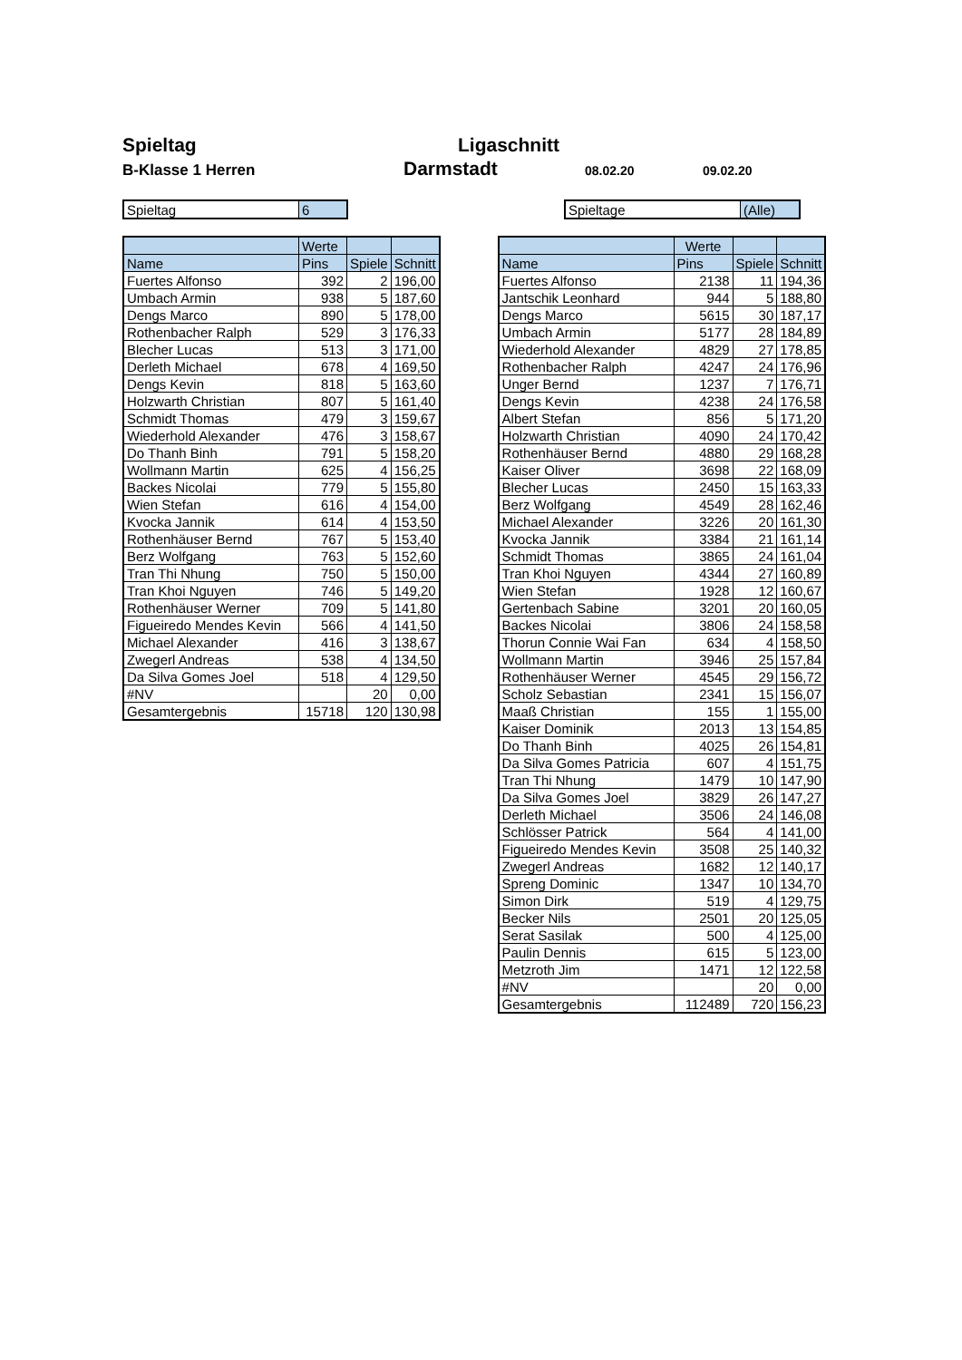Spieltag
B-Klasse 1 Herren
Ligaschnitt
Darmstadt
08.02.20 09.02.20
| Spieltag | 6 |
| Spieltage | (Alle) |
| | Werte | | |
| --- | --- | --- | --- |
| Name | Pins | Spiele | Schnitt |
| Fuertes Alfonso | 392 | 2 | 196,00 |
| Umbach Armin | 938 | 5 | 187,60 |
| Dengs Marco | 890 | 5 | 178,00 |
| Rothenbacher Ralph | 529 | 3 | 176,33 |
| Blecher Lucas | 513 | 3 | 171,00 |
| Derleth Michael | 678 | 4 | 169,50 |
| Dengs Kevin | 818 | 5 | 163,60 |
| Holzwarth Christian | 807 | 5 | 161,40 |
| Schmidt Thomas | 479 | 3 | 159,67 |
| Wiederhold Alexander | 476 | 3 | 158,67 |
| Do Thanh Binh | 791 | 5 | 158,20 |
| Wollmann Martin | 625 | 4 | 156,25 |
| Backes Nicolai | 779 | 5 | 155,80 |
| Wien Stefan | 616 | 4 | 154,00 |
| Kvocka Jannik | 614 | 4 | 153,50 |
| Rothenhäuser Bernd | 767 | 5 | 153,40 |
| Berz Wolfgang | 763 | 5 | 152,60 |
| Tran Thi Nhung | 750 | 5 | 150,00 |
| Tran Khoi Nguyen | 746 | 5 | 149,20 |
| Rothenhäuser Werner | 709 | 5 | 141,80 |
| Figueiredo Mendes Kevin | 566 | 4 | 141,50 |
| Michael Alexander | 416 | 3 | 138,67 |
| Zwegerl Andreas | 538 | 4 | 134,50 |
| Da Silva Gomes Joel | 518 | 4 | 129,50 |
| #NV | | 20 | 0,00 |
| Gesamtergebnis | 15718 | 120 | 130,98 |
| | Werte | | |
| --- | --- | --- | --- |
| Name | Pins | Spiele | Schnitt |
| Fuertes Alfonso | 2138 | 11 | 194,36 |
| Jantschik Leonhard | 944 | 5 | 188,80 |
| Dengs Marco | 5615 | 30 | 187,17 |
| Umbach Armin | 5177 | 28 | 184,89 |
| Wiederhold Alexander | 4829 | 27 | 178,85 |
| Rothenbacher Ralph | 4247 | 24 | 176,96 |
| Unger Bernd | 1237 | 7 | 176,71 |
| Dengs Kevin | 4238 | 24 | 176,58 |
| Albert Stefan | 856 | 5 | 171,20 |
| Holzwarth Christian | 4090 | 24 | 170,42 |
| Rothenhäuser Bernd | 4880 | 29 | 168,28 |
| Kaiser Oliver | 3698 | 22 | 168,09 |
| Blecher Lucas | 2450 | 15 | 163,33 |
| Berz Wolfgang | 4549 | 28 | 162,46 |
| Michael Alexander | 3226 | 20 | 161,30 |
| Kvocka Jannik | 3384 | 21 | 161,14 |
| Schmidt Thomas | 3865 | 24 | 161,04 |
| Tran Khoi Nguyen | 4344 | 27 | 160,89 |
| Wien Stefan | 1928 | 12 | 160,67 |
| Gertenbach Sabine | 3201 | 20 | 160,05 |
| Backes Nicolai | 3806 | 24 | 158,58 |
| Thorun Connie Wai Fan | 634 | 4 | 158,50 |
| Wollmann Martin | 3946 | 25 | 157,84 |
| Rothenhäuser Werner | 4545 | 29 | 156,72 |
| Scholz Sebastian | 2341 | 15 | 156,07 |
| Maaß Christian | 155 | 1 | 155,00 |
| Kaiser Dominik | 2013 | 13 | 154,85 |
| Do Thanh Binh | 4025 | 26 | 154,81 |
| Da Silva Gomes Patricia | 607 | 4 | 151,75 |
| Tran Thi Nhung | 1479 | 10 | 147,90 |
| Da Silva Gomes Joel | 3829 | 26 | 147,27 |
| Derleth Michael | 3506 | 24 | 146,08 |
| Schlösser Patrick | 564 | 4 | 141,00 |
| Figueiredo Mendes Kevin | 3508 | 25 | 140,32 |
| Zwegerl Andreas | 1682 | 12 | 140,17 |
| Spreng Dominic | 1347 | 10 | 134,70 |
| Simon Dirk | 519 | 4 | 129,75 |
| Becker Nils | 2501 | 20 | 125,05 |
| Serat Sasilak | 500 | 4 | 125,00 |
| Paulin Dennis | 615 | 5 | 123,00 |
| Metzroth Jim | 1471 | 12 | 122,58 |
| #NV | | 20 | 0,00 |
| Gesamtergebnis | 112489 | 720 | 156,23 |